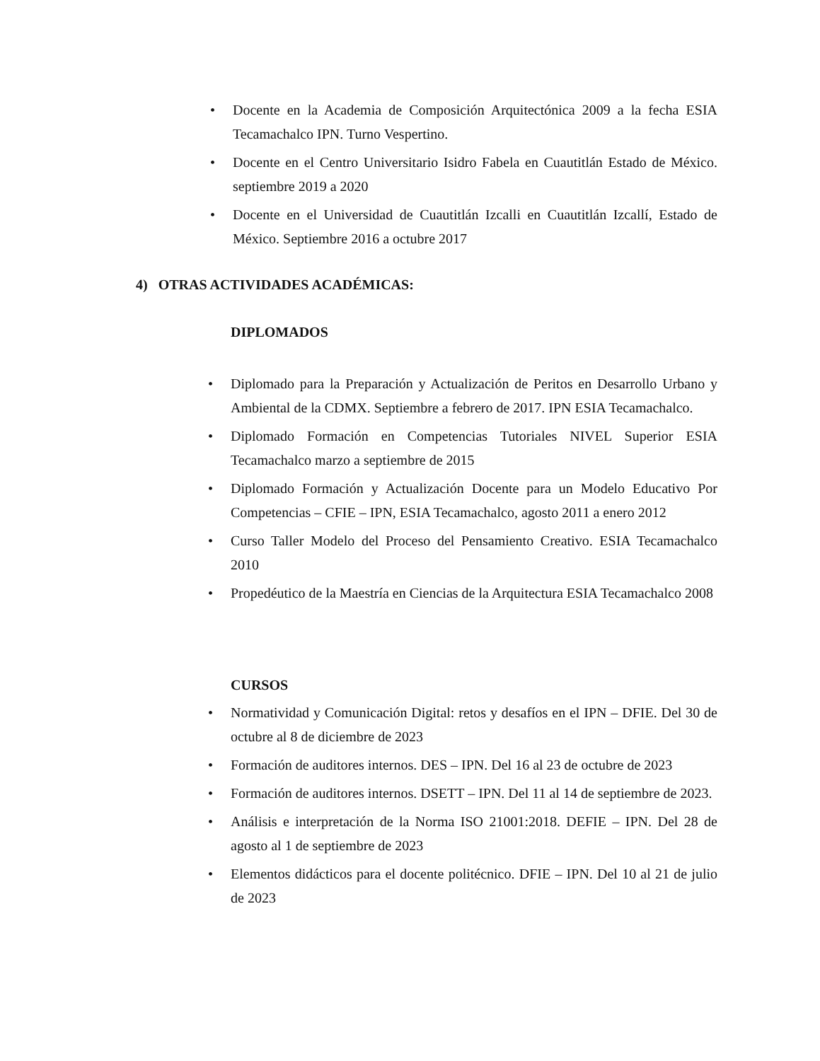• Docente en la Academia de Composición Arquitectónica 2009 a la fecha ESIA Tecamachalco IPN. Turno Vespertino.
• Docente en el Centro Universitario Isidro Fabela en Cuautitlán Estado de México. septiembre 2019 a 2020
• Docente en el Universidad de Cuautitlán Izcalli en Cuautitlán Izcallí, Estado de México. Septiembre 2016 a octubre 2017
4) OTRAS ACTIVIDADES ACADÉMICAS:
DIPLOMADOS
• Diplomado para la Preparación y Actualización de Peritos en Desarrollo Urbano y Ambiental de la CDMX. Septiembre a febrero de 2017. IPN ESIA Tecamachalco.
• Diplomado Formación en Competencias Tutoriales NIVEL Superior ESIA Tecamachalco marzo a septiembre de 2015
• Diplomado Formación y Actualización Docente para un Modelo Educativo Por Competencias – CFIE – IPN, ESIA Tecamachalco, agosto 2011 a enero 2012
• Curso Taller Modelo del Proceso del Pensamiento Creativo. ESIA Tecamachalco 2010
• Propedéutico de la Maestría en Ciencias de la Arquitectura ESIA Tecamachalco 2008
CURSOS
• Normatividad y Comunicación Digital: retos y desafíos en el IPN – DFIE. Del 30 de octubre al 8 de diciembre de 2023
• Formación de auditores internos. DES – IPN. Del 16 al 23 de octubre de 2023
• Formación de auditores internos. DSETT – IPN. Del 11 al 14 de septiembre de 2023.
• Análisis e interpretación de la Norma ISO 21001:2018. DEFIE – IPN. Del 28 de agosto al 1 de septiembre de 2023
• Elementos didácticos para el docente politécnico. DFIE – IPN. Del 10 al 21 de julio de 2023